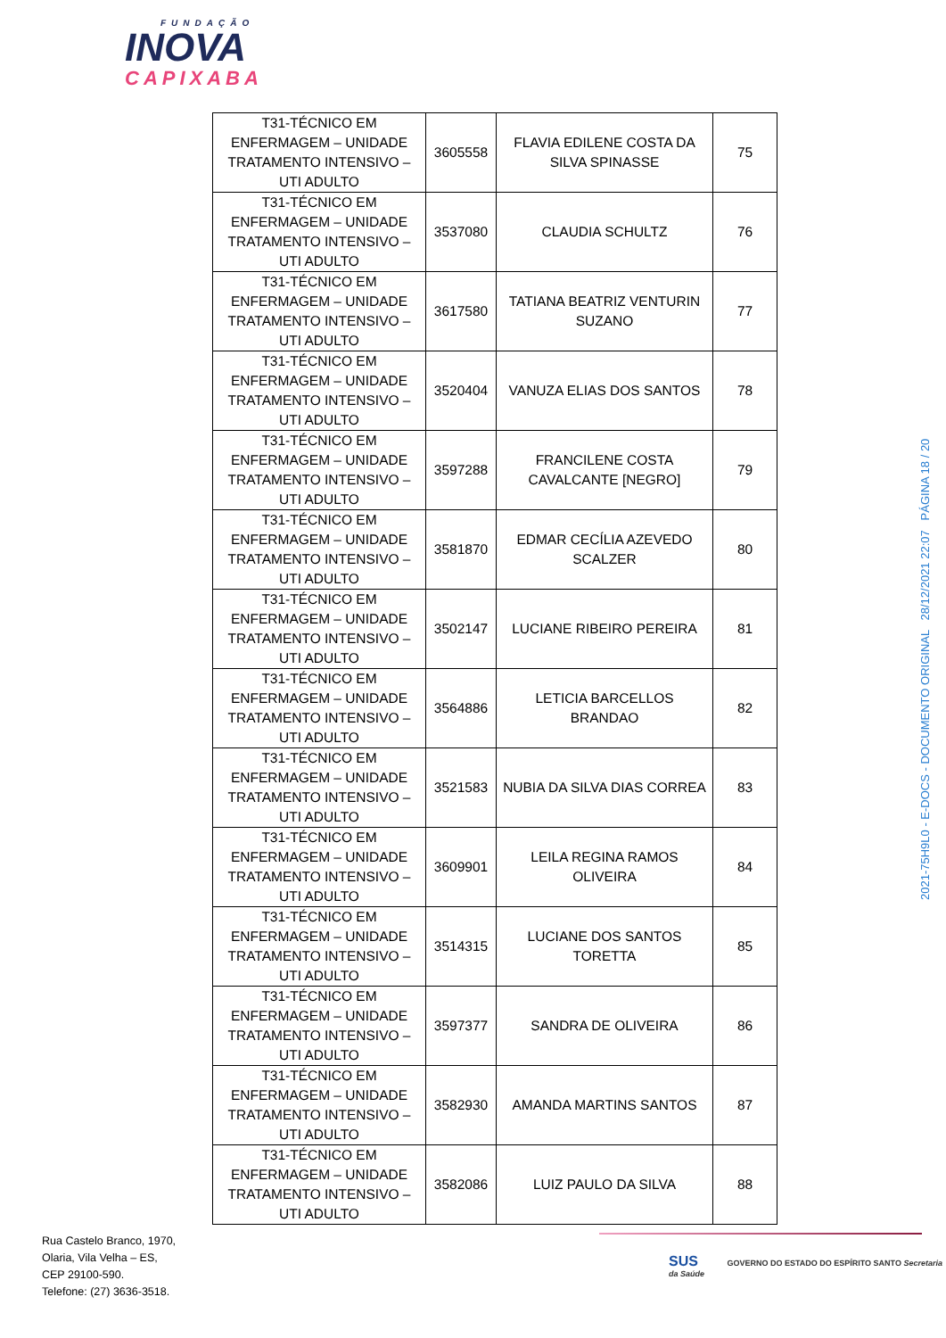FUNDAÇÃO
INOVA
CAPIXABA
| T31-TÉCNICO EM ENFERMAGEM – UNIDADE TRATAMENTO INTENSIVO – UTI ADULTO | 3605558 | FLAVIA EDILENE COSTA DA SILVA SPINASSE | 75 |
| T31-TÉCNICO EM ENFERMAGEM – UNIDADE TRATAMENTO INTENSIVO – UTI ADULTO | 3537080 | CLAUDIA SCHULTZ | 76 |
| T31-TÉCNICO EM ENFERMAGEM – UNIDADE TRATAMENTO INTENSIVO – UTI ADULTO | 3617580 | TATIANA BEATRIZ VENTURIN SUZANO | 77 |
| T31-TÉCNICO EM ENFERMAGEM – UNIDADE TRATAMENTO INTENSIVO – UTI ADULTO | 3520404 | VANUZA ELIAS DOS SANTOS | 78 |
| T31-TÉCNICO EM ENFERMAGEM – UNIDADE TRATAMENTO INTENSIVO – UTI ADULTO | 3597288 | FRANCILENE COSTA CAVALCANTE [NEGRO] | 79 |
| T31-TÉCNICO EM ENFERMAGEM – UNIDADE TRATAMENTO INTENSIVO – UTI ADULTO | 3581870 | EDMAR CECÍLIA AZEVEDO SCALZER | 80 |
| T31-TÉCNICO EM ENFERMAGEM – UNIDADE TRATAMENTO INTENSIVO – UTI ADULTO | 3502147 | LUCIANE RIBEIRO PEREIRA | 81 |
| T31-TÉCNICO EM ENFERMAGEM – UNIDADE TRATAMENTO INTENSIVO – UTI ADULTO | 3564886 | LETICIA BARCELLOS BRANDAO | 82 |
| T31-TÉCNICO EM ENFERMAGEM – UNIDADE TRATAMENTO INTENSIVO – UTI ADULTO | 3521583 | NUBIA DA SILVA DIAS CORREA | 83 |
| T31-TÉCNICO EM ENFERMAGEM – UNIDADE TRATAMENTO INTENSIVO – UTI ADULTO | 3609901 | LEILA REGINA RAMOS OLIVEIRA | 84 |
| T31-TÉCNICO EM ENFERMAGEM – UNIDADE TRATAMENTO INTENSIVO – UTI ADULTO | 3514315 | LUCIANE DOS SANTOS TORETTA | 85 |
| T31-TÉCNICO EM ENFERMAGEM – UNIDADE TRATAMENTO INTENSIVO – UTI ADULTO | 3597377 | SANDRA DE OLIVEIRA | 86 |
| T31-TÉCNICO EM ENFERMAGEM – UNIDADE TRATAMENTO INTENSIVO – UTI ADULTO | 3582930 | AMANDA MARTINS SANTOS | 87 |
| T31-TÉCNICO EM ENFERMAGEM – UNIDADE TRATAMENTO INTENSIVO – UTI ADULTO | 3582086 | LUIZ PAULO DA SILVA | 88 |
2021-75H9L0 - E-DOCS - DOCUMENTO ORIGINAL 28/12/2021 22:07 PÁGINA 18 / 20
Rua Castelo Branco, 1970,
Olaria, Vila Velha – ES,
CEP 29100-590.
Telefone: (27) 3636-3518.
SUS GOVERNO DO ESTADO DO ESPÍRITO SANTO Secretaria da Saúde